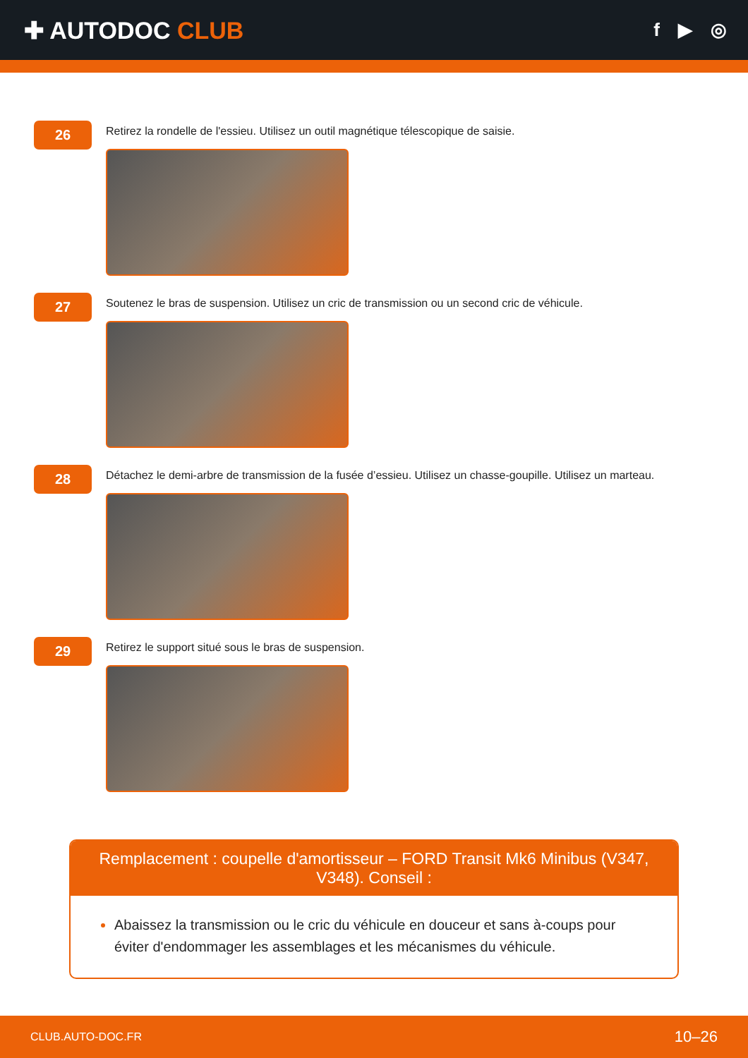✚ AUTODOC CLUB
f ▶ ◎
26
Retirez la rondelle de l'essieu. Utilisez un outil magnétique télescopique de saisie.
27
Soutenez le bras de suspension. Utilisez un cric de transmission ou un second cric de véhicule.
28
Détachez le demi-arbre de transmission de la fusée d’essieu. Utilisez un chasse-goupille. Utilisez un marteau.
29
Retirez le support situé sous le bras de suspension.
Remplacement : coupelle d'amortisseur – FORD Transit Mk6 Minibus (V347, V348). Conseil :
Abaissez la transmission ou le cric du véhicule en douceur et sans à-coups pour éviter d'endommager les assemblages et les mécanismes du véhicule.
CLUB.AUTO-DOC.FR 10–26